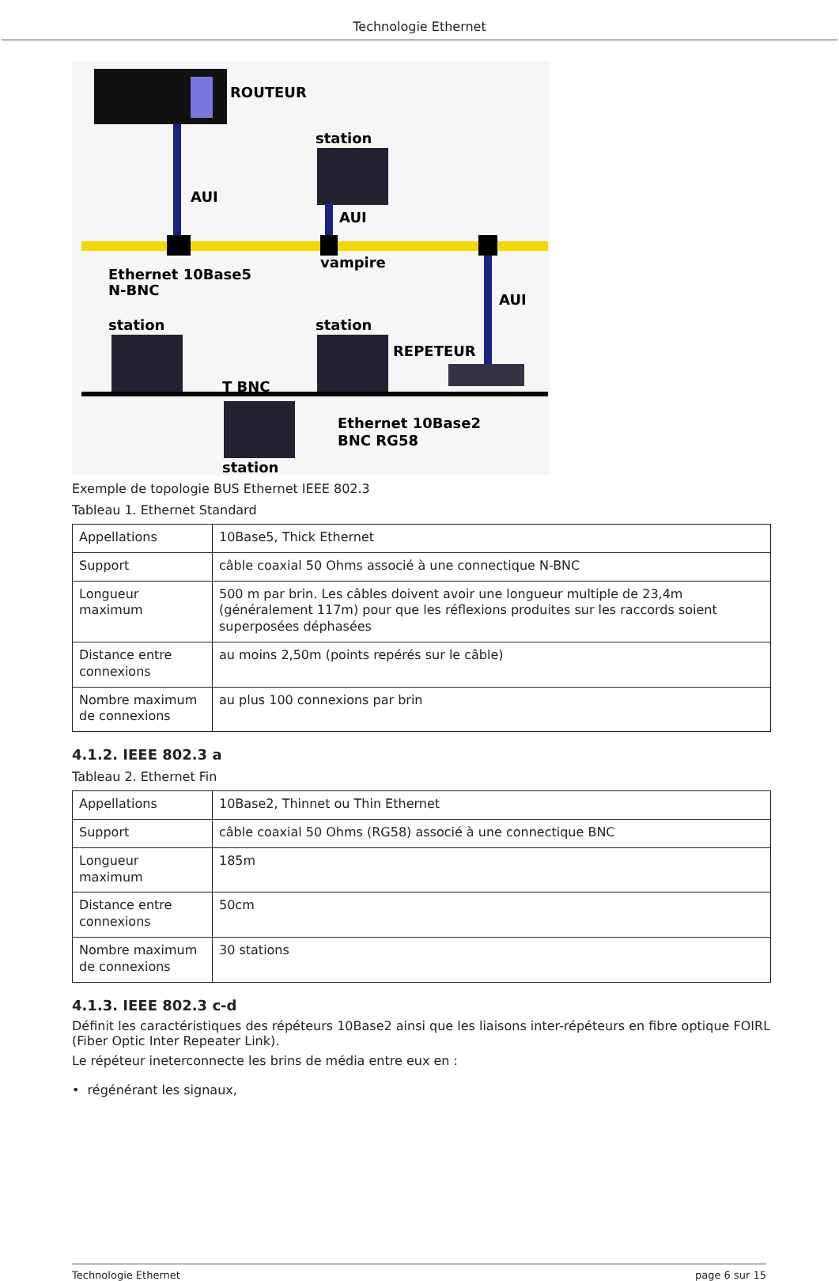Technologie Ethernet
ROUTEUR
AUI
station
AUI
vampire
Ethernet 10Base5
N-BNC
AUI
station
station
REPETEUR
T BNC
Ethernet 10Base2
BNC RG58
station
Exemple de topologie BUS Ethernet IEEE 802.3
Tableau 1. Ethernet Standard
| Appellations | 10Base5, Thick Ethernet |
| Support | câble coaxial 50 Ohms associé à une connectique N-BNC |
| Longueur maximum | 500 m par brin. Les câbles doivent avoir une longueur multiple de 23,4m (généralement 117m) pour que les réflexions produites sur les raccords soient superposées déphasées |
| Distance entre connexions | au moins 2,50m (points repérés sur le câble) |
| Nombre maximum de connexions | au plus 100 connexions par brin |
4.1.2. IEEE 802.3 a
Tableau 2. Ethernet Fin
| Appellations | 10Base2, Thinnet ou Thin Ethernet |
| Support | câble coaxial 50 Ohms (RG58) associé à une connectique BNC |
| Longueur maximum | 185m |
| Distance entre connexions | 50cm |
| Nombre maximum de connexions | 30 stations |
4.1.3. IEEE 802.3 c-d
Définit les caractéristiques des répéteurs 10Base2 ainsi que les liaisons inter-répéteurs en fibre optique FOIRL (Fiber Optic Inter Repeater Link).
Le répéteur ineterconnecte les brins de média entre eux en :
• régénérant les signaux,
Technologie Ethernet page 6 sur 15